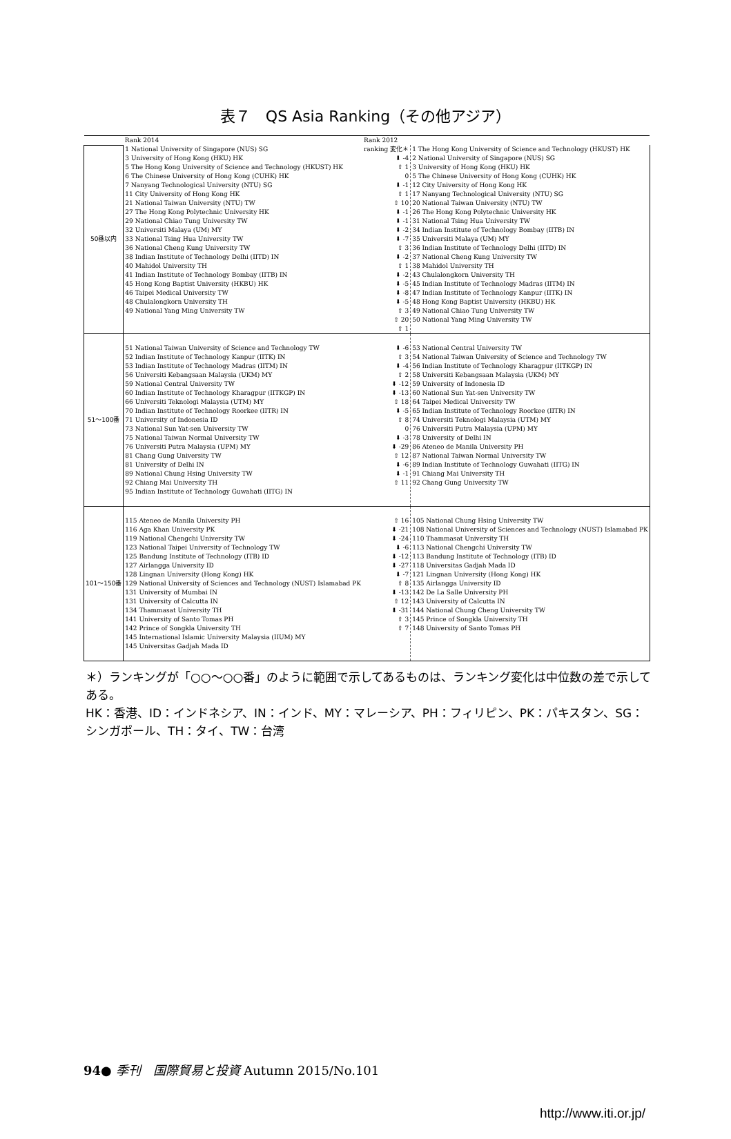表７　QS Asia Ranking（その他アジア）
| | Rank 2014 | Rank 2012 | |
| 50番以内 | 1 National University of Singapore (NUS) SG 3 University of Hong Kong (HKU) HK 5 The Hong Kong University of Science and Technology (HKUST) HK 6 The Chinese University of Hong Kong (CUHK) HK 7 Nanyang Technological University (NTU) SG 11 City University of Hong Kong HK 21 National Taiwan University (NTU) TW 27 The Hong Kong Polytechnic University HK 29 National Chiao Tung University TW 32 Universiti Malaya (UM) MY 33 National Tsing Hua University TW 36 National Cheng Kung University TW 38 Indian Institute of Technology Delhi (IITD) IN 40 Mahidol University TH 41 Indian Institute of Technology Bombay (IITB) IN 45 Hong Kong Baptist University (HKBU) HK 46 Taipei Medical University TW 48 Chulalongkorn University TH 49 National Yang Ming University TW | ranking 変化＊ ⬇ -4 ⇧ 1 0 ⬇ -1 ⇧ 1 ⇧ 10 ⬇ -1 ⬇ -1 ⬇ -2 ⬇ -7 ⇧ 3 ⬇ -2 ⇧ 1 ⬇ -2 ⬇ -5 ⬇ -8 ⬇ -5 ⇧ 3 ⇧ 20 ⇧ 1 | 1 The Hong Kong University of Science and Technology (HKUST) HK 2 National University of Singapore (NUS) SG 3 University of Hong Kong (HKU) HK 5 The Chinese University of Hong Kong (CUHK) HK 12 City University of Hong Kong HK 17 Nanyang Technological University (NTU) SG 20 National Taiwan University (NTU) TW 26 The Hong Kong Polytechnic University HK 31 National Tsing Hua University TW 34 Indian Institute of Technology Bombay (IITB) IN 35 Universiti Malaya (UM) MY 36 Indian Institute of Technology Delhi (IITD) IN 37 National Cheng Kung University TW 38 Mahidol University TH 43 Chulalongkorn University TH 45 Indian Institute of Technology Madras (IITM) IN 47 Indian Institute of Technology Kanpur (IITK) IN 48 Hong Kong Baptist University (HKBU) HK 49 National Chiao Tung University TW 50 National Yang Ming University TW |
| 51～100番 | 51 National Taiwan University of Science and Technology TW 52 Indian Institute of Technology Kanpur (IITK) IN 53 Indian Institute of Technology Madras (IITM) IN 56 Universiti Kebangsaan Malaysia (UKM) MY 59 National Central University TW 60 Indian Institute of Technology Kharagpur (IITKGP) IN 66 Universiti Teknologi Malaysia (UTM) MY 70 Indian Institute of Technology Roorkee (IITR) IN 71 University of Indonesia ID 73 National Sun Yat-sen University TW 75 National Taiwan Normal University TW 76 Universiti Putra Malaysia (UPM) MY 81 Chang Gung University TW 81 University of Delhi IN 89 National Chung Hsing University TW 92 Chiang Mai University TH 95 Indian Institute of Technology Guwahati (IITG) IN | ⬇ -6 ⇧ 3 ⬇ -4 ⇧ 2 ⬇ -12 ⬇ -13 ⇧ 18 ⬇ -5 ⇧ 8 0 ⬇ -3 ⬇ -29 ⇧ 12 ⬇ -6 ⬇ -1 ⇧ 11 | 53 National Central University TW 54 National Taiwan University of Science and Technology TW 56 Indian Institute of Technology Kharagpur (IITKGP) IN 58 Universiti Kebangsaan Malaysia (UKM) MY 59 University of Indonesia ID 60 National Sun Yat-sen University TW 64 Taipei Medical University TW 65 Indian Institute of Technology Roorkee (IITR) IN 74 Universiti Teknologi Malaysia (UTM) MY 76 Universiti Putra Malaysia (UPM) MY 78 University of Delhi IN 86 Ateneo de Manila University PH 87 National Taiwan Normal University TW 89 Indian Institute of Technology Guwahati (IITG) IN 91 Chiang Mai University TH 92 Chang Gung University TW |
| 101～150番 | 115 Ateneo de Manila University PH 116 Aga Khan University PK 119 National Chengchi University TW 123 National Taipei University of Technology TW 125 Bandung Institute of Technology (ITB) ID 127 Airlangga University ID 128 Lingnan University (Hong Kong) HK 129 National University of Sciences and Technology (NUST) Islamabad PK 131 University of Mumbai IN 131 University of Calcutta IN 134 Thammasat University TH 141 University of Santo Tomas PH 142 Prince of Songkla University TH 145 International Islamic University Malaysia (IIUM) MY 145 Universitas Gadjah Mada ID | ⇧ 16 ⬇ -21 ⬇ -24 ⬇ -6 ⬇ -12 ⬇ -27 ⬇ -7 ⇧ 8 ⬇ -13 ⇧ 12 ⬇ -31 ⇧ 3 ⇧ 7 | 105 National Chung Hsing University TW 108 National University of Sciences and Technology (NUST) Islamabad PK 110 Thammasat University TH 113 National Chengchi University TW 113 Bandung Institute of Technology (ITB) ID 118 Universitas Gadjah Mada ID 121 Lingnan University (Hong Kong) HK 135 Airlangga University ID 142 De La Salle University PH 143 University of Calcutta IN 144 National Chung Cheng University TW 145 Prince of Songkla University TH 148 University of Santo Tomas PH |
＊）ランキングが「○○～○○番」のように範囲で示してあるものは、ランキング変化は中位数の差で示してある。
HK：香港、ID：インドネシア、IN：インド、MY：マレーシア、PH：フィリピン、PK：パキスタン、SG：シンガポール、TH：タイ、TW：台湾
94● 季刊　国際貿易と投資 Autumn 2015/No.101
http://www.iti.or.jp/